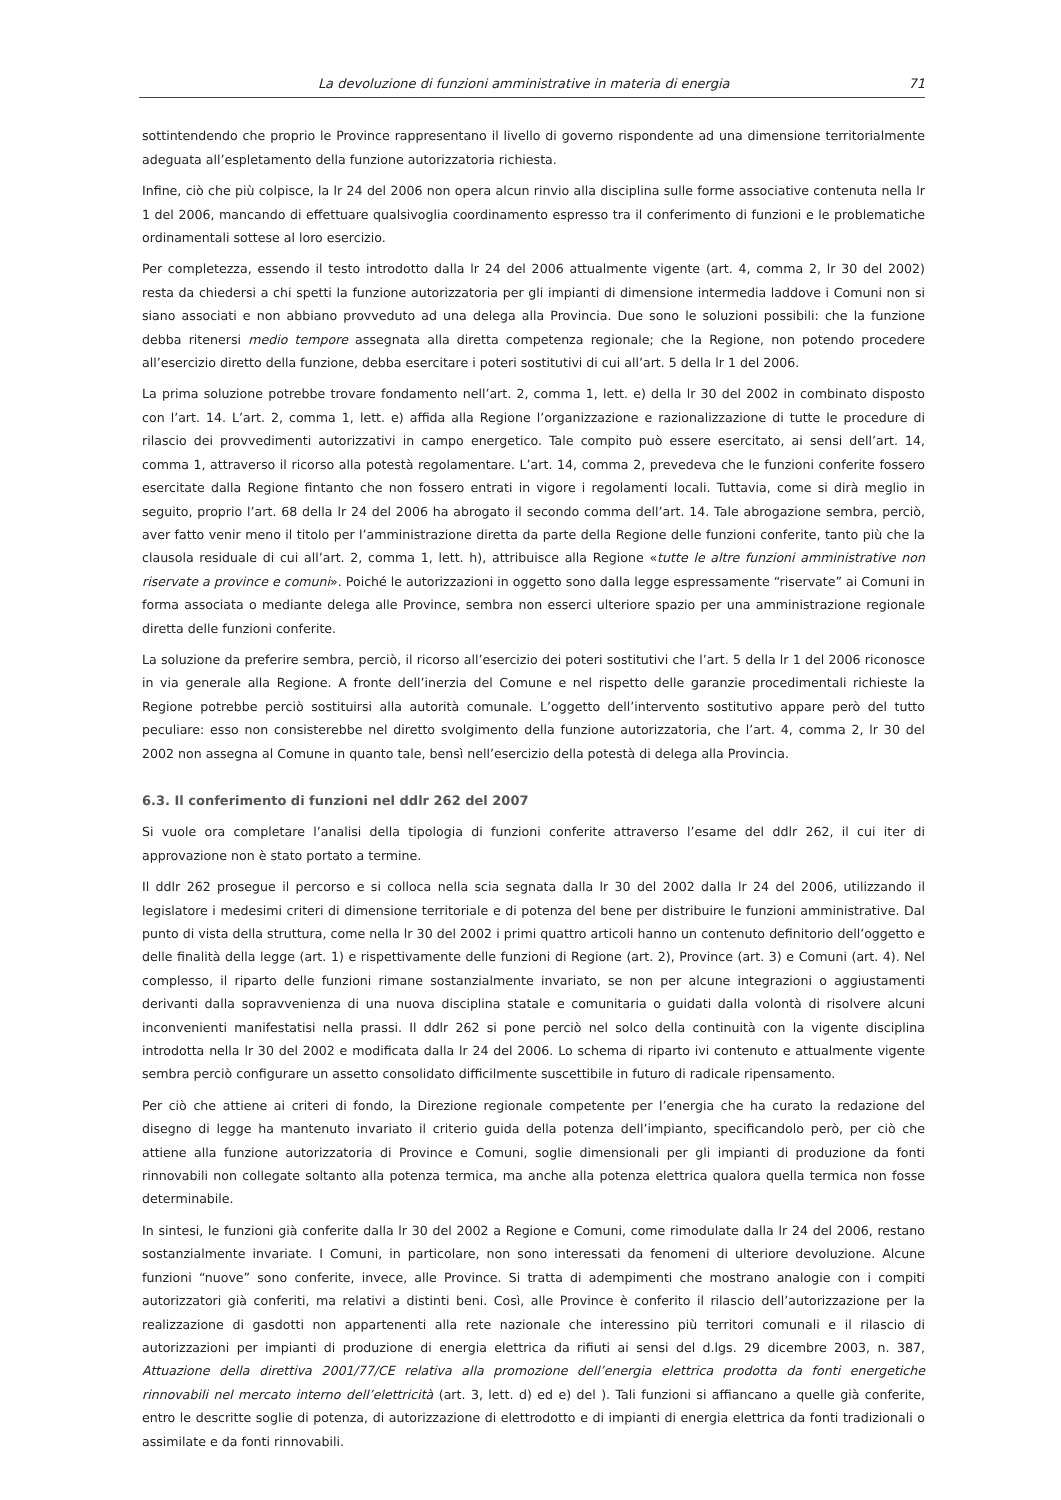La devoluzione di funzioni amministrative in materia di energia 71
sottintendendo che proprio le Province rappresentano il livello di governo rispondente ad una dimensione territorialmente adeguata all’espletamento della funzione autorizzatoria richiesta.
Infine, ciò che più colpisce, la lr 24 del 2006 non opera alcun rinvio alla disciplina sulle forme associative contenuta nella lr 1 del 2006, mancando di effettuare qualsivoglia coordinamento espresso tra il conferimento di funzioni e le problematiche ordinamentali sottese al loro esercizio.
Per completezza, essendo il testo introdotto dalla lr 24 del 2006 attualmente vigente (art. 4, comma 2, lr 30 del 2002) resta da chiedersi a chi spetti la funzione autorizzatoria per gli impianti di dimensione intermedia laddove i Comuni non si siano associati e non abbiano provveduto ad una delega alla Provincia. Due sono le soluzioni possibili: che la funzione debba ritenersi medio tempore assegnata alla diretta competenza regionale; che la Regione, non potendo procedere all’esercizio diretto della funzione, debba esercitare i poteri sostitutivi di cui all’art. 5 della lr 1 del 2006.
La prima soluzione potrebbe trovare fondamento nell’art. 2, comma 1, lett. e) della lr 30 del 2002 in combinato disposto con l’art. 14. L’art. 2, comma 1, lett. e) affida alla Regione l’organizzazione e razionalizzazione di tutte le procedure di rilascio dei provvedimenti autorizzativi in campo energetico. Tale compito può essere esercitato, ai sensi dell’art. 14, comma 1, attraverso il ricorso alla potestà regolamentare. L’art. 14, comma 2, prevedeva che le funzioni conferite fossero esercitate dalla Regione fintanto che non fossero entrati in vigore i regolamenti locali. Tuttavia, come si dirà meglio in seguito, proprio l’art. 68 della lr 24 del 2006 ha abrogato il secondo comma dell’art. 14. Tale abrogazione sembra, perciò, aver fatto venir meno il titolo per l’amministrazione diretta da parte della Regione delle funzioni conferite, tanto più che la clausola residuale di cui all’art. 2, comma 1, lett. h), attribuisce alla Regione «tutte le altre funzioni amministrative non riservate a province e comuni». Poiché le autorizzazioni in oggetto sono dalla legge espressamente “riservate” ai Comuni in forma associata o mediante delega alle Province, sembra non esserci ulteriore spazio per una amministrazione regionale diretta delle funzioni conferite.
La soluzione da preferire sembra, perciò, il ricorso all’esercizio dei poteri sostitutivi che l’art. 5 della lr 1 del 2006 riconosce in via generale alla Regione. A fronte dell’inerzia del Comune e nel rispetto delle garanzie procedimentali richieste la Regione potrebbe perciò sostituirsi alla autorità comunale. L’oggetto dell’intervento sostitutivo appare però del tutto peculiare: esso non consisterebbe nel diretto svolgimento della funzione autorizzatoria, che l’art. 4, comma 2, lr 30 del 2002 non assegna al Comune in quanto tale, bensì nell’esercizio della potestà di delega alla Provincia.
6.3. Il conferimento di funzioni nel ddlr 262 del 2007
Si vuole ora completare l’analisi della tipologia di funzioni conferite attraverso l’esame del ddlr 262, il cui iter di approvazione non è stato portato a termine.
Il ddlr 262 prosegue il percorso e si colloca nella scia segnata dalla lr 30 del 2002 dalla lr 24 del 2006, utilizzando il legislatore i medesimi criteri di dimensione territoriale e di potenza del bene per distribuire le funzioni amministrative. Dal punto di vista della struttura, come nella lr 30 del 2002 i primi quattro articoli hanno un contenuto definitorio dell’oggetto e delle finalità della legge (art. 1) e rispettivamente delle funzioni di Regione (art. 2), Province (art. 3) e Comuni (art. 4). Nel complesso, il riparto delle funzioni rimane sostanzialmente invariato, se non per alcune integrazioni o aggiustamenti derivanti dalla sopravvenienza di una nuova disciplina statale e comunitaria o guidati dalla volontà di risolvere alcuni inconvenienti manifestatisi nella prassi. Il ddlr 262 si pone perciò nel solco della continuità con la vigente disciplina introdotta nella lr 30 del 2002 e modificata dalla lr 24 del 2006. Lo schema di riparto ivi contenuto e attualmente vigente sembra perciò configurare un assetto consolidato difficilmente suscettibile in futuro di radicale ripensamento.
Per ciò che attiene ai criteri di fondo, la Direzione regionale competente per l’energia che ha curato la redazione del disegno di legge ha mantenuto invariato il criterio guida della potenza dell’impianto, specificandolo però, per ciò che attiene alla funzione autorizzatoria di Province e Comuni, soglie dimensionali per gli impianti di produzione da fonti rinnovabili non collegate soltanto alla potenza termica, ma anche alla potenza elettrica qualora quella termica non fosse determinabile.
In sintesi, le funzioni già conferite dalla lr 30 del 2002 a Regione e Comuni, come rimodulate dalla lr 24 del 2006, restano sostanzialmente invariate. I Comuni, in particolare, non sono interessati da fenomeni di ulteriore devoluzione. Alcune funzioni “nuove” sono conferite, invece, alle Province. Si tratta di adempimenti che mostrano analogie con i compiti autorizzatori già conferiti, ma relativi a distinti beni. Così, alle Province è conferito il rilascio dell’autorizzazione per la realizzazione di gasdotti non appartenenti alla rete nazionale che interessino più territori comunali e il rilascio di autorizzazioni per impianti di produzione di energia elettrica da rifiuti ai sensi del d.lgs. 29 dicembre 2003, n. 387, Attuazione della direttiva 2001/77/CE relativa alla promozione dell’energia elettrica prodotta da fonti energetiche rinnovabili nel mercato interno dell’elettricità (art. 3, lett. d) ed e) del ). Tali funzioni si affiancano a quelle già conferite, entro le descritte soglie di potenza, di autorizzazione di elettrodotto e di impianti di energia elettrica da fonti tradizionali o assimilate e da fonti rinnovabili.